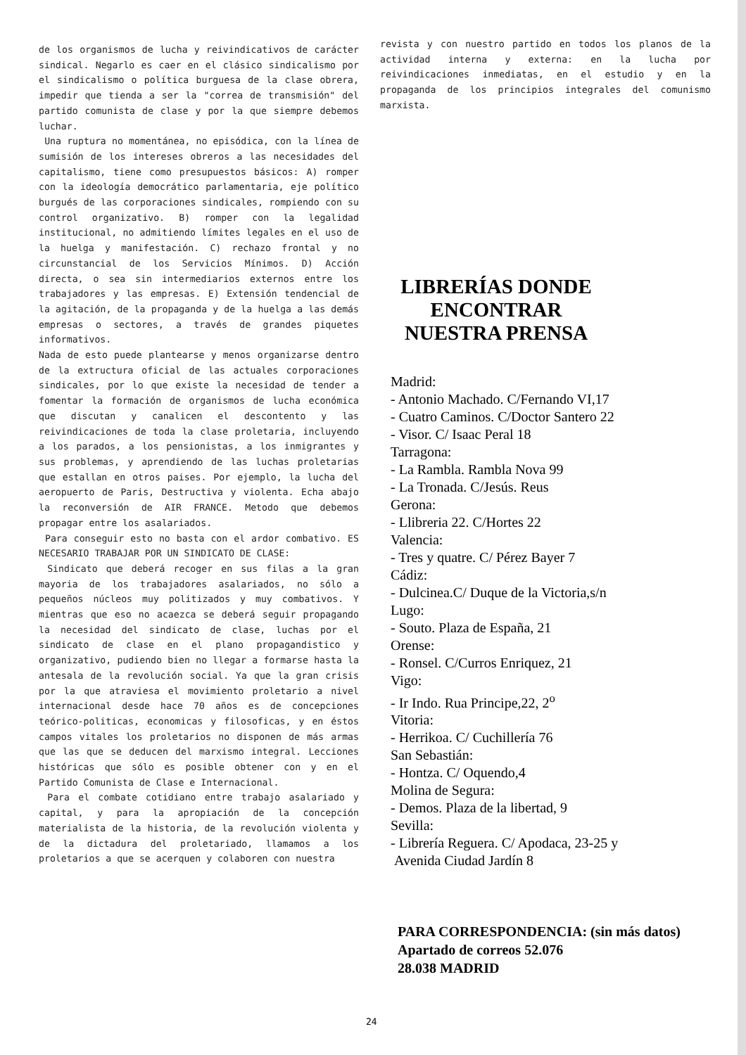de los organismos de lucha y reivindicativos de carácter sindical. Negarlo es caer en el clásico sindicalismo por el sindicalismo o política burguesa de la clase obrera, impedir que tienda a ser la "correa de transmisión" del partido comunista de clase y por la que siempre debemos luchar.
Una ruptura no momentánea, no episódica, con la línea de sumisión de los intereses obreros a las necesidades del capitalismo, tiene como presupuestos básicos: A) romper con la ideología democrático parlamentaria, eje político burgués de las corporaciones sindicales, rompiendo con su control organizativo. B) romper con la legalidad institucional, no admitiendo límites legales en el uso de la huelga y manifestación. C) rechazo frontal y no circunstancial de los Servicios Mínimos. D) Acción directa, o sea sin intermediarios externos entre los trabajadores y las empresas. E) Extensión tendencial de la agitación, de la propaganda y de la huelga a las demás empresas o sectores, a través de grandes piquetes informativos.
Nada de esto puede plantearse y menos organizarse dentro de la extructura oficial de las actuales corporaciones sindicales, por lo que existe la necesidad de tender a fomentar la formación de organismos de lucha económica que discutan y canalicen el descontento y las reivindicaciones de toda la clase proletaria, incluyendo a los parados, a los pensionistas, a los inmigrantes y sus problemas, y aprendiendo de las luchas proletarias que estallan en otros paises. Por ejemplo, la lucha del aeropuerto de Paris, Destructiva y violenta. Echa abajo la reconversión de AIR FRANCE. Metodo que debemos propagar entre los asalariados.
Para conseguir esto no basta con el ardor combativo. ES NECESARIO TRABAJAR POR UN SINDICATO DE CLASE:
Sindicato que deberá recoger en sus filas a la gran mayoria de los trabajadores asalariados, no sólo a pequeños núcleos muy politizados y muy combativos. Y mientras que eso no acaezca se deberá seguir propagando la necesidad del sindicato de clase, luchas por el sindicato de clase en el plano propagandistico y organizativo, pudiendo bien no llegar a formarse hasta la antesala de la revolución social. Ya que la gran crisis por la que atraviesa el movimiento proletario a nivel internacional desde hace 70 años es de concepciones teórico-politicas, economicas y filosoficas, y en éstos campos vitales los proletarios no disponen de más armas que las que se deducen del marxismo integral. Lecciones históricas que sólo es posible obtener con y en el Partido Comunista de Clase e Internacional.
Para el combate cotidiano entre trabajo asalariado y capital, y para la apropiación de la concepción materialista de la historia, de la revolución violenta y de la dictadura del proletariado, llamamos a los proletarios a que se acerquen y colaboren con nuestra
revista y con nuestro partido en todos los planos de la actividad interna y externa: en la lucha por reivindicaciones inmediatas, en el estudio y en la propaganda de los principios integrales del comunismo marxista.
LIBRERÍAS DONDE ENCONTRAR NUESTRA PRENSA
Madrid:
- Antonio Machado. C/Fernando VI,17
- Cuatro Caminos. C/Doctor Santero 22
- Visor. C/ Isaac Peral 18
Tarragona:
- La Rambla. Rambla Nova 99
- La Tronada. C/Jesús. Reus
Gerona:
- Llibreria 22. C/Hortes 22
Valencia:
- Tres y quatre. C/ Pérez Bayer 7
Cádiz:
- Dulcinea.C/ Duque de la Victoria,s/n
Lugo:
- Souto. Plaza de España, 21
Orense:
- Ronsel. C/Curros Enriquez, 21
Vigo:
- Ir Indo. Rua Principe,22, 2<sup>o</sup>
Vitoria:
- Herrikoa. C/ Cuchillería 76
San Sebastián:
- Hontza. C/ Oquendo,4
Molina de Segura:
- Demos. Plaza de la libertad, 9
Sevilla:
- Librería Reguera. C/ Apodaca, 23-25 y
Avenida Ciudad Jardín 8
PARA CORRESPONDENCIA: (sin más datos)
Apartado de correos 52.076
28.038 MADRID
24